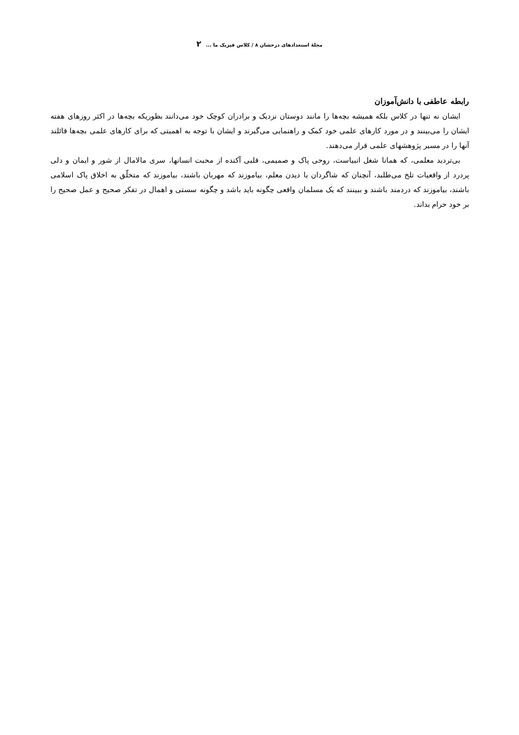مجلهٔ استعدادهای درخشان ۸ / کلاس فیزیک ما ... ۲
رابطه عاطفی با دانش‌آموزان
ایشان نه تنها در کلاس بلکه همیشه بچه‌ها را مانند دوستان نزدیک و برادران کوچک خود می‌دانند بطوریکه بچه‌ها در اکثر روزهای هفته ایشان را می‌بینند و در مورد کارهای علمی خود کمک و راهنمایی می‌گیرند و ایشان با توجه به اهمیتی که برای کارهای علمی بچه‌ها قائلند آنها را در مسیر پژوهشهای علمی قرار می‌دهند.
بی‌تردید معلمی، که همانا شغل انبیاست، روحی پاک و صمیمی، قلبی آکنده از محبت انسانها، سری مالامال از شور و ایمان و دلی پردرد از واقعیات تلخ می‌طلبد، آنچنان که شاگردان با دیدن معلم، بیاموزند که مهربان باشند، بیاموزند که متخلّق به اخلاق پاک اسلامی باشند، بیاموزند که دردمند باشند و ببینند که یک مسلمان واقعی چگونه باید باشد و چگونه سستی و اهمال در تفکر صحیح و عمل صحیح را بر خود حرام بداند.